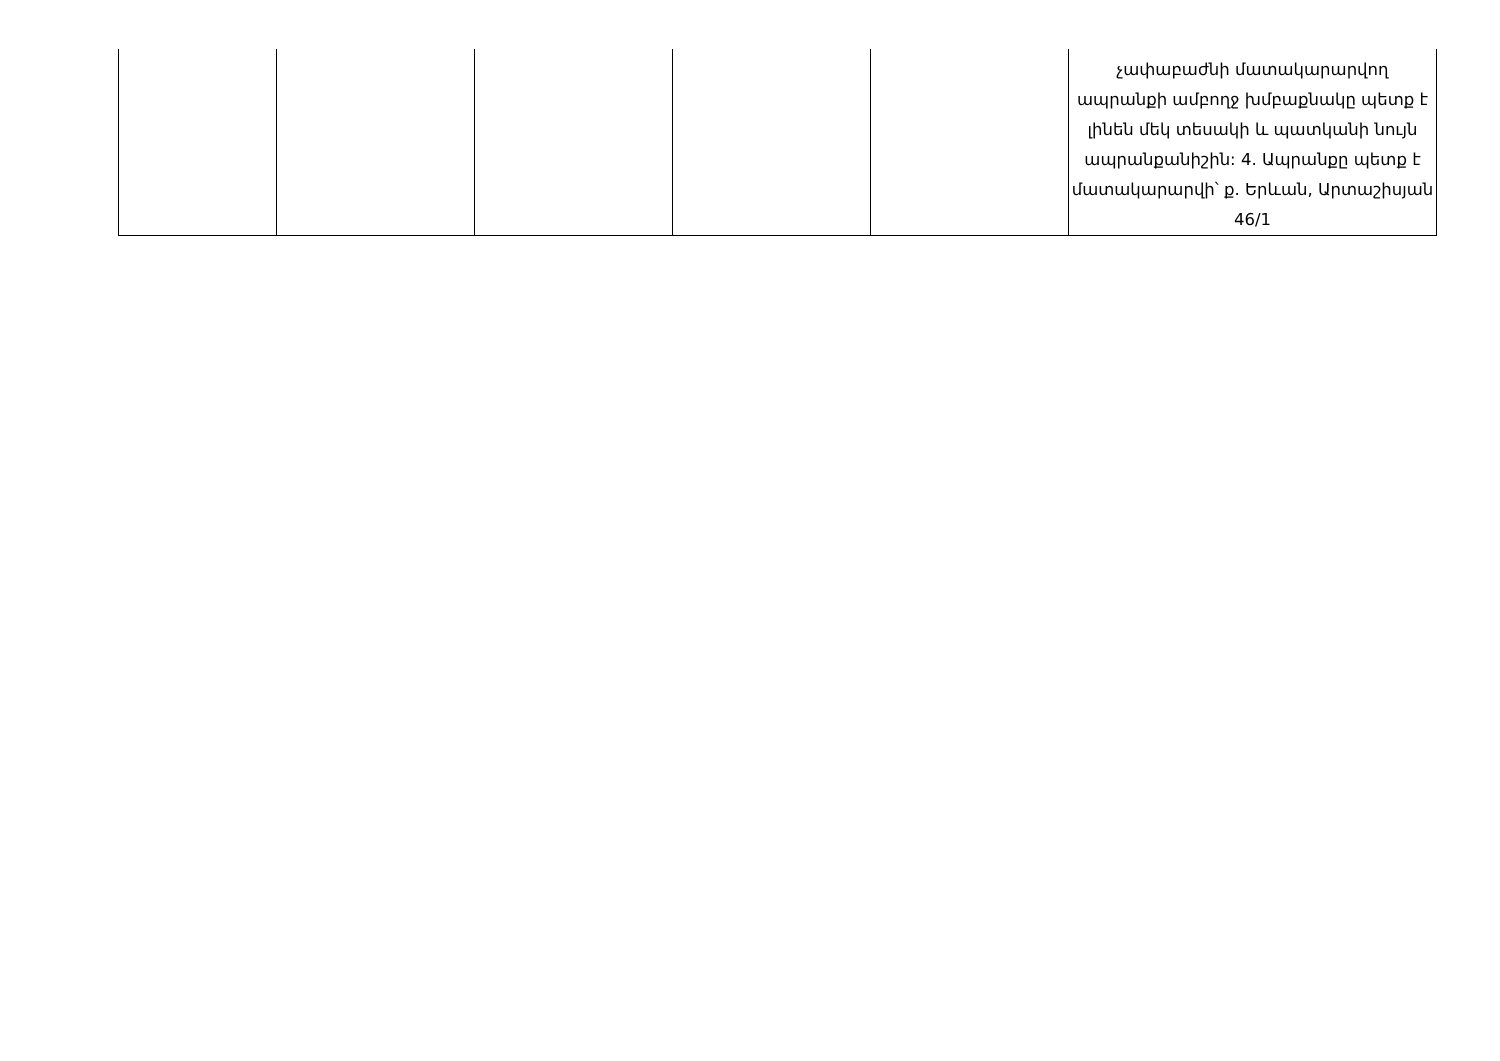| | | | | | չափաբաժնի մատակարարվող ապրանքի ամբողջ խմբաքնակը պետք է լինեն մեկ տեսակի և պատկանի նույն ապրանքանիշին: 4. Ապրանքը պետք է մատակարարվի՝ ք. Երևան, Արտաշիսյան 46/1 |